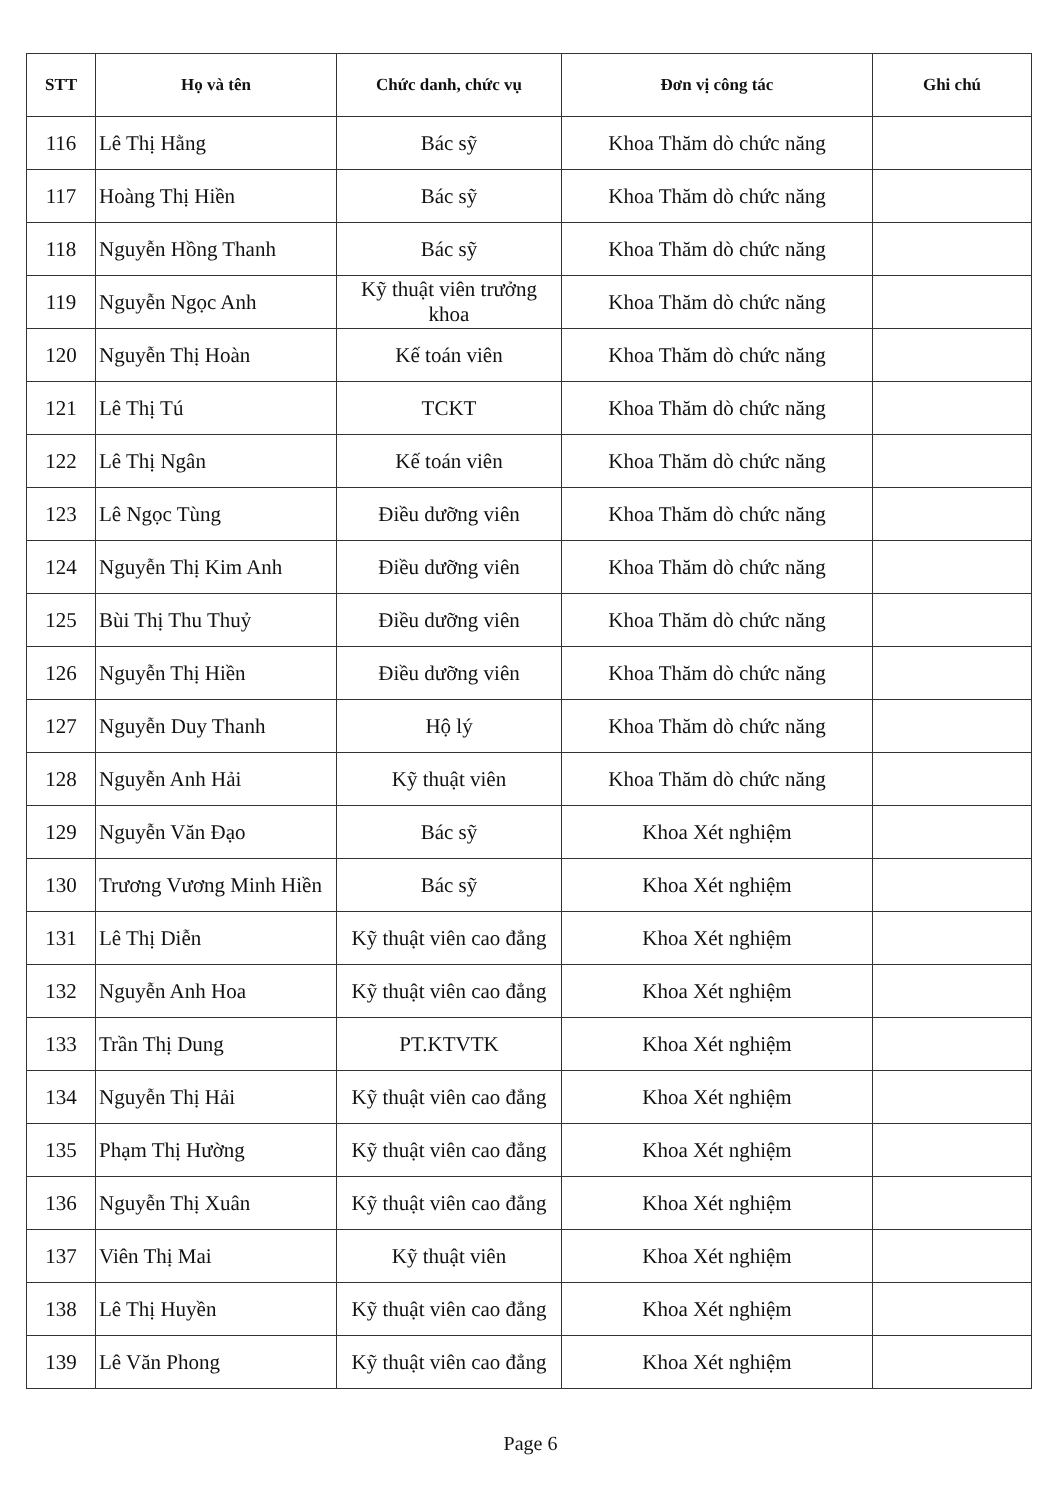| STT | Họ và tên | Chức danh, chức vụ | Đơn vị công tác | Ghi chú |
| --- | --- | --- | --- | --- |
| 116 | Lê Thị Hằng | Bác sỹ | Khoa Thăm dò chức năng | |
| 117 | Hoàng Thị Hiền | Bác sỹ | Khoa Thăm dò chức năng | |
| 118 | Nguyễn Hồng Thanh | Bác sỹ | Khoa Thăm dò chức năng | |
| 119 | Nguyễn Ngọc Anh | Kỹ thuật viên trưởng khoa | Khoa Thăm dò chức năng | |
| 120 | Nguyễn Thị Hoàn | Kế toán viên | Khoa Thăm dò chức năng | |
| 121 | Lê Thị Tú | TCKT | Khoa Thăm dò chức năng | |
| 122 | Lê Thị Ngân | Kế toán viên | Khoa Thăm dò chức năng | |
| 123 | Lê Ngọc Tùng | Điều dưỡng viên | Khoa Thăm dò chức năng | |
| 124 | Nguyễn Thị Kim Anh | Điều dưỡng viên | Khoa Thăm dò chức năng | |
| 125 | Bùi Thị Thu Thuỷ | Điều dưỡng viên | Khoa Thăm dò chức năng | |
| 126 | Nguyễn Thị Hiền | Điều dưỡng viên | Khoa Thăm dò chức năng | |
| 127 | Nguyễn Duy Thanh | Hộ lý | Khoa Thăm dò chức năng | |
| 128 | Nguyễn Anh Hải | Kỹ thuật viên | Khoa Thăm dò chức năng | |
| 129 | Nguyễn Văn Đạo | Bác sỹ | Khoa Xét nghiệm | |
| 130 | Trương Vương Minh Hiền | Bác sỹ | Khoa Xét nghiệm | |
| 131 | Lê Thị Diễn | Kỹ thuật viên cao đẳng | Khoa Xét nghiệm | |
| 132 | Nguyễn Anh Hoa | Kỹ thuật viên cao đẳng | Khoa Xét nghiệm | |
| 133 | Trần Thị Dung | PT.KTVTK | Khoa Xét nghiệm | |
| 134 | Nguyễn Thị Hải | Kỹ thuật viên cao đẳng | Khoa Xét nghiệm | |
| 135 | Phạm Thị Hường | Kỹ thuật viên cao đẳng | Khoa Xét nghiệm | |
| 136 | Nguyễn Thị Xuân | Kỹ thuật viên cao đẳng | Khoa Xét nghiệm | |
| 137 | Viên Thị Mai | Kỹ thuật viên | Khoa Xét nghiệm | |
| 138 | Lê Thị Huyền | Kỹ thuật viên cao đẳng | Khoa Xét nghiệm | |
| 139 | Lê Văn Phong | Kỹ thuật viên cao đẳng | Khoa Xét nghiệm | |
Page 6